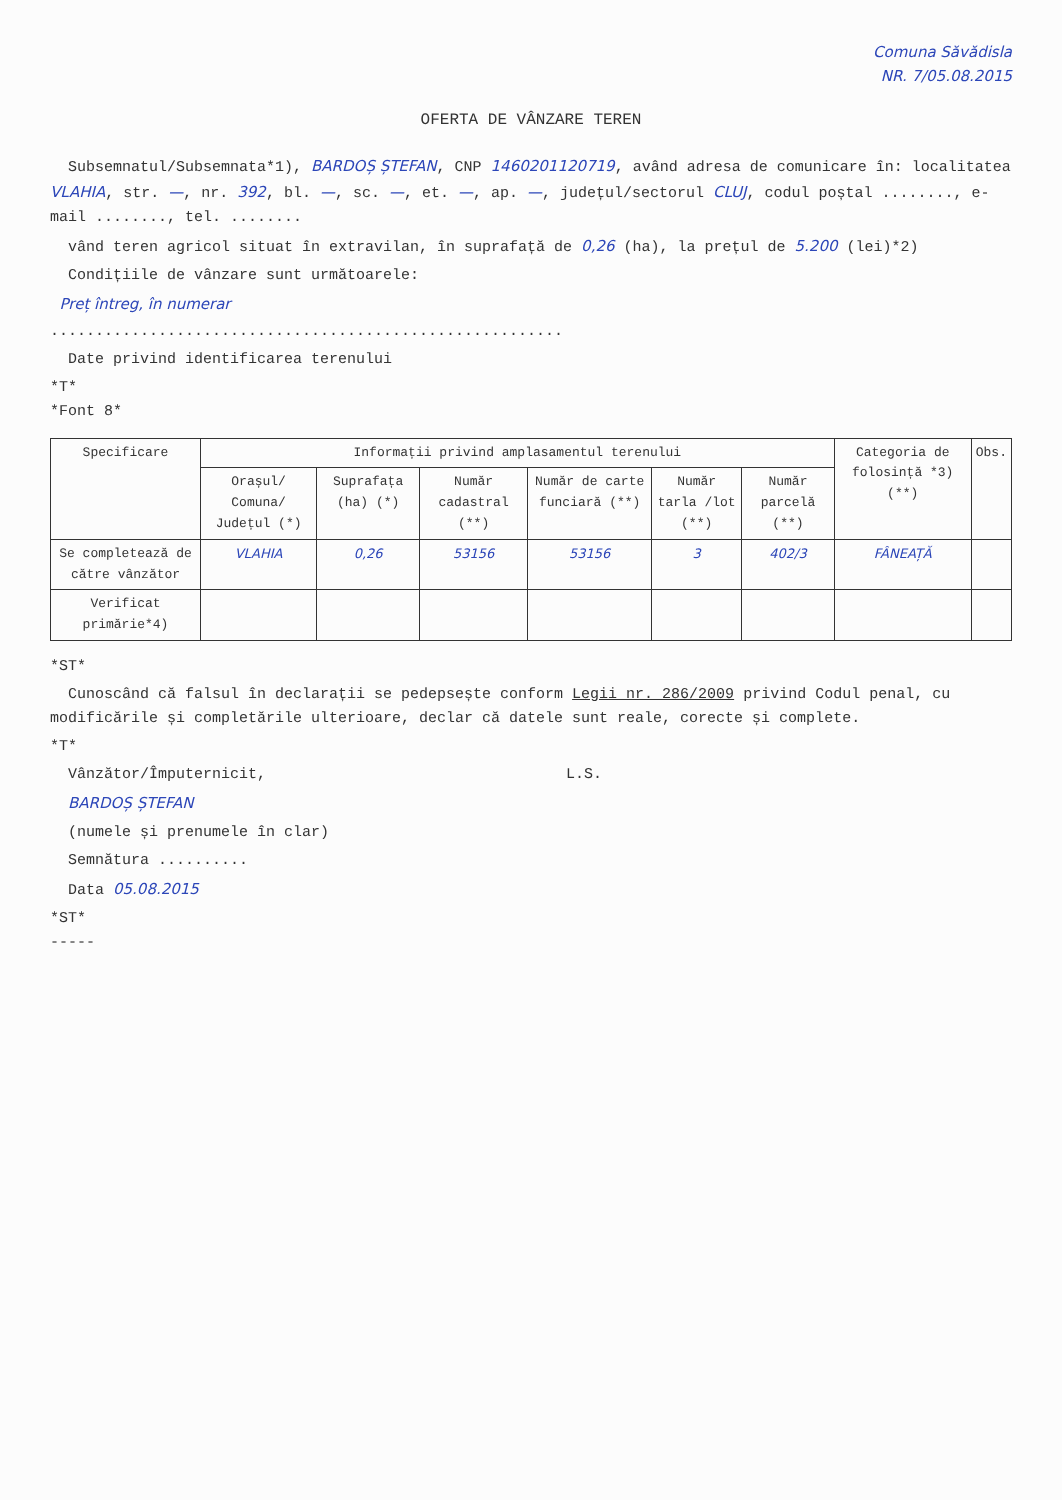Comuna Săvădisla
NR. 7/05.08.2015
OFERTA DE VÂNZARE TEREN
Subsemnatul/Subsemnata*1), BARDOȘ ȘTEFAN, CNP 1460201120719, având adresa de comunicare în: localitatea VLAHIA, str. —, nr. 392, bl. —, sc. —, et. —, ap. —, județul/sectorul CLUJ, codul poștal ........, e-mail ........, tel. ........
vând teren agricol situat în extravilan, în suprafață de 0,26 (ha), la prețul de 5.200 (lei)*2)
Condițiile de vânzare sunt următoarele:
Preț întreg, în numerar
.........................................................
Date privind identificarea terenului
*T*
*Font 8*
| Specificare | Informații privind amplasamentul terenului | | | | | | Categoria de folosință *3) (**) | Obs. |
| --- | --- | --- | --- | --- | --- | --- | --- | --- |
| | Orașul/ Comuna/ Județul (*) | Suprafața (ha) (*) | Număr cadastral (**) | Număr de carte funciară (**) | Număr tarla /lot (**) | Număr parcelă (**) | | |
| Se completează de către vânzător | VLAHIA | 0,26 | 53156 | 53156 | 3 | 402/3 | FÂNEAȚĂ | |
| Verificat primărie*4) | | | | | | | | |
*ST*
Cunoscând că falsul în declarații se pedepsește conform Legii nr. 286/2009 privind Codul penal, cu modificările și completările ulterioare, declar că datele sunt reale, corecte și complete.
*T*
Vânzător/Împuternicit, L.S.
BARDOȘ ȘTEFAN
(numele și prenumele în clar)
Semnătura ..........
Data 05.08.2015
*ST*
-----